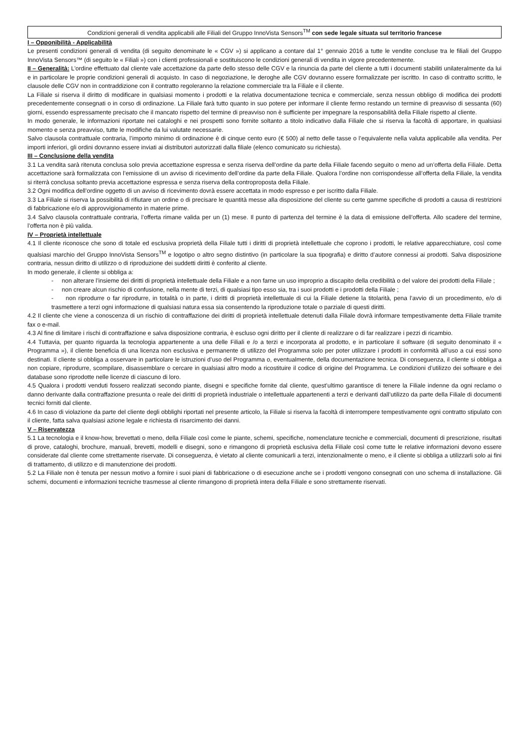Condizioni generali di vendita applicabili alle Filiali del Gruppo InnoVista Sensors<sup>TM</sup> con sede legale situata sul territorio francese
I – Opponibilità - Applicabilità
Le presenti condizioni generali di vendita (di seguito denominate le « CGV ») si applicano a contare dal 1° gennaio 2016 a tutte le vendite concluse tra le filiali del Gruppo InnoVista Sensors™ (di seguito le « Filiali ») con i clienti professionali e sostituiscono le condizioni generali di vendita in vigore precedentemente.
II – Generalità: L’ordine effettuato dal cliente vale accettazione da parte dello stesso delle CGV e la rinuncia da parte del cliente a tutti i documenti stabiliti unilateralmente da lui e in particolare le proprie condizioni generali di acquisto. In caso di negoziazione, le deroghe alle CGV dovranno essere formalizzate per iscritto. In caso di contratto scritto, le clausole delle CGV non in contraddizione con il contratto regoleranno la relazione commerciale tra la Filiale e il cliente.
La Filiale si riserva il diritto di modificare in qualsiasi momento i prodotti e la relativa documentazione tecnica e commerciale, senza nessun obbligo di modifica dei prodotti precedentemente consegnati o in corso di ordinazione. La Filiale farà tutto quanto in suo potere per informare il cliente fermo restando un termine di preavviso di sessanta (60) giorni, essendo espressamente precisato che il mancato rispetto del termine di preavviso non è sufficiente per impegnare la responsabilità della Filiale rispetto al cliente.
In modo generale, le informazioni riportate nei cataloghi e nei prospetti sono fornite soltanto a titolo indicativo dalla Filiale che si riserva la facoltà di apportare, in qualsiasi momento e senza preavviso, tutte le modifiche da lui valutate necessarie.
Salvo clausola contrattuale contraria, l’importo minimo di ordinazione è di cinque cento euro (€ 500) al netto delle tasse o l’equivalente nella valuta applicabile alla vendita. Per importi inferiori, gli ordini dovranno essere inviati ai distributori autorizzati dalla filiale (elenco comunicato su richiesta).
III – Conclusione della vendita
3.1 La vendita sarà ritenuta conclusa solo previa accettazione espressa e senza riserva dell’ordine da parte della Filiale facendo seguito o meno ad un’offerta della Filiale. Detta accettazione sarà formalizzata con l’emissione di un avviso di ricevimento dell’ordine da parte della Filiale. Qualora l’ordine non corrispondesse all’offerta della Filiale, la vendita si riterrà conclusa soltanto previa accettazione espressa e senza riserva della controproposta della Filiale.
3.2 Ogni modifica dell’ordine oggetto di un avviso di ricevimento dovrà essere accettata in modo espresso e per iscritto dalla Filiale.
3.3 La Filiale si riserva la possibilità di rifiutare un ordine o di precisare le quantità messe alla disposizione del cliente su certe gamme specifiche di prodotti a causa di restrizioni di fabbricazione e/o di approvvigionamento in materie prime.
3.4 Salvo clausola contrattuale contraria, l’offerta rimane valida per un (1) mese. Il punto di partenza del termine è la data di emissione dell’offerta. Allo scadere del termine, l’offerta non è più valida.
IV – Proprietà intellettuale
4.1 Il cliente riconosce che sono di totale ed esclusiva proprietà della Filiale tutti i diritti di proprietà intellettuale che coprono i prodotti, le relative apparecchiature, così come qualsiasi marchio del Gruppo InnoVista Sensors<sup>TM</sup> e logotipo o altro segno distintivo (in particolare la sua tipografia) e diritto d’autore connessi ai prodotti. Salva disposizione contraria, nessun diritto di utilizzo o di riproduzione dei suddetti diritti è conferito al cliente.
In modo generale, il cliente si obbliga a:
- non alterare l’insieme dei diritti di proprietà intellettuale della Filiale e a non farne un uso improprio a discapito della credibilità o del valore dei prodotti della Filiale ;
- non creare alcun rischio di confusione, nella mente di terzi, di qualsiasi tipo esso sia, tra i suoi prodotti e i prodotti della Filiale ;
- non riprodurre o far riprodurre, in totalità o in parte, i diritti di proprietà intellettuale di cui la Filiale detiene la titolarità, pena l’avvio di un procedimento, e/o di trasmettere a terzi ogni informazione di qualsiasi natura essa sia consentendo la riproduzione totale o parziale di questi diritti.
4.2 Il cliente che viene a conoscenza di un rischio di contraffazione dei diritti di proprietà intellettuale detenuti dalla Filiale dovrà informare tempestivamente detta Filiale tramite fax o e-mail.
4.3 Al fine di limitare i rischi di contraffazione e salva disposizione contraria, è escluso ogni diritto per il cliente di realizzare o di far realizzare i pezzi di ricambio.
4.4 Tuttavia, per quanto riguarda la tecnologia appartenente a una delle Filiali e /o a terzi e incorporata al prodotto, e in particolare il software (di seguito denominato il « Programma »), il cliente beneficia di una licenza non esclusiva e permanente di utilizzo del Programma solo per poter utilizzare i prodotti in conformità all’uso a cui essi sono destinati. Il cliente si obbliga a osservare in particolare le istruzioni d’uso del Programma o, eventualmente, della documentazione tecnica. Di conseguenza, il cliente si obbliga a non copiare, riprodurre, scompilare, disassemblare o cercare in qualsiasi altro modo a ricostituire il codice di origine del Programma. Le condizioni d’utilizzo dei software e dei database sono riprodotte nelle licenze di ciascuno di loro.
4.5 Qualora i prodotti venduti fossero realizzati secondo piante, disegni e specifiche fornite dal cliente, quest’ultimo garantisce di tenere la Filiale indenne da ogni reclamo o danno derivante dalla contraffazione presunta o reale dei diritti di proprietà industriale o intellettuale appartenenti a terzi e derivanti dall’utilizzo da parte della Filiale di documenti tecnici forniti dal cliente.
4.6 In caso di violazione da parte del cliente degli obblighi riportati nel presente articolo, la Filiale si riserva la facoltà di interrompere tempestivamente ogni contratto stipulato con il cliente, fatta salva qualsiasi azione legale e richiesta di risarcimento dei danni.
V – Riservatezza
5.1 La tecnologia e il know-how, brevettati o meno, della Filiale così come le piante, schemi, specifiche, nomenclature tecniche e commerciali, documenti di prescrizione, risultati di prove, cataloghi, brochure, manuali, brevetti, modelli e disegni, sono e rimangono di proprietà esclusiva della Filiale così come tutte le relative informazioni devono essere considerate dal cliente come strettamente riservate. Di conseguenza, è vietato al cliente comunicarli a terzi, intenzionalmente o meno, e il cliente si obbliga a utilizzarli solo ai fini di trattamento, di utilizzo e di manutenzione dei prodotti.
5.2 La Filiale non è tenuta per nessun motivo a fornire i suoi piani di fabbricazione o di esecuzione anche se i prodotti vengono consegnati con uno schema di installazione. Gli schemi, documenti e informazioni tecniche trasmesse al cliente rimangono di proprietà intera della Filiale e sono strettamente riservati.